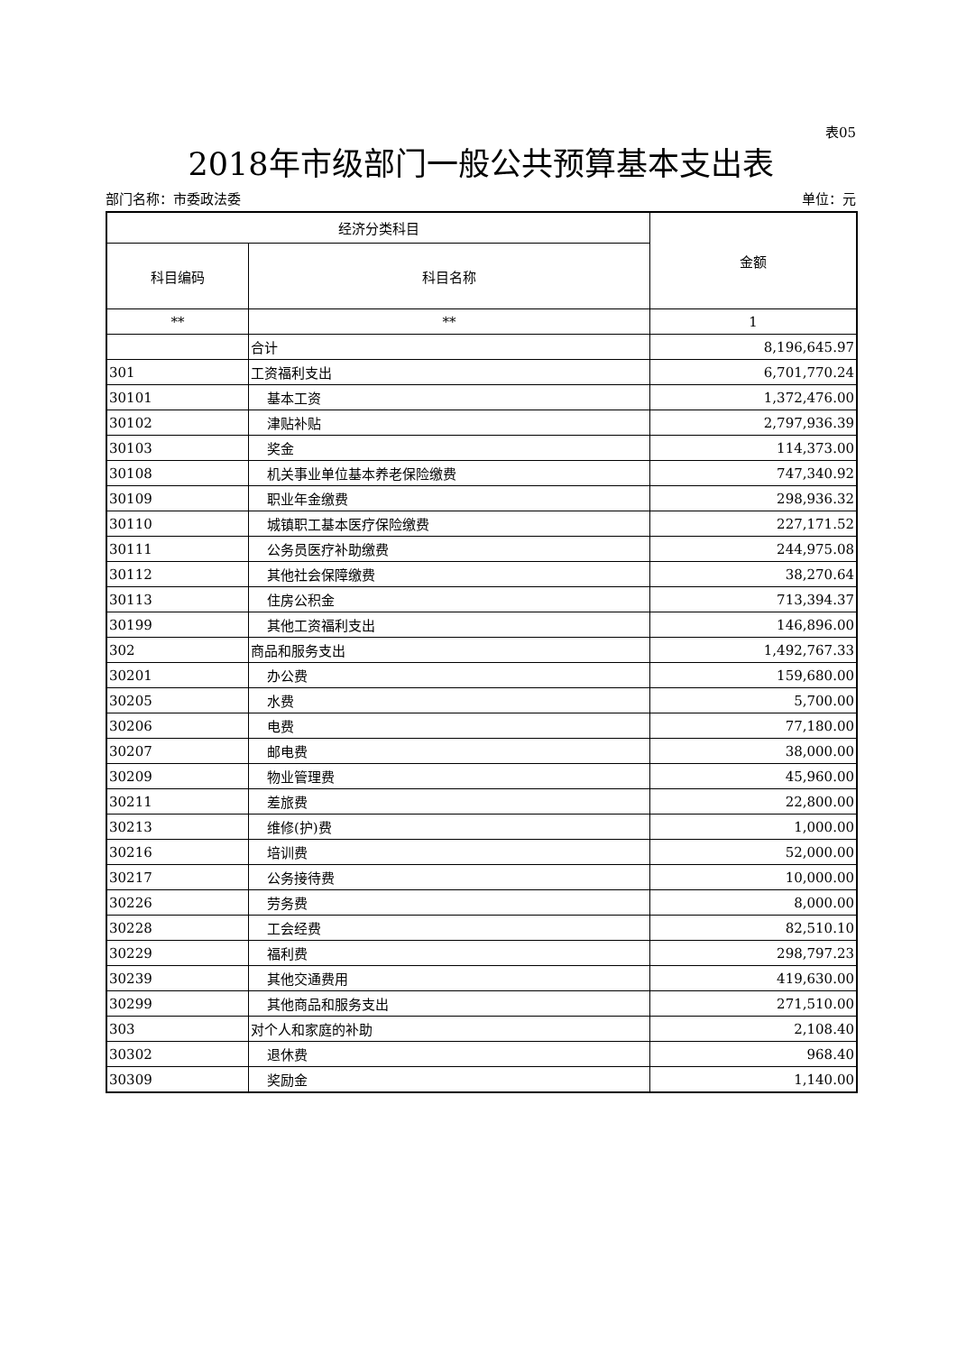表05
2018年市级部门一般公共预算基本支出表
部门名称：市委政法委 单位：元
| 经济分类科目 | | 金额 |
| --- | --- | --- |
| 科目编码 | 科目名称 | |
| ** | ** | 1 |
| | 合计 | 8,196,645.97 |
| 301 | 工资福利支出 | 6,701,770.24 |
| 30101 | 基本工资 | 1,372,476.00 |
| 30102 | 津贴补贴 | 2,797,936.39 |
| 30103 | 奖金 | 114,373.00 |
| 30108 | 机关事业单位基本养老保险缴费 | 747,340.92 |
| 30109 | 职业年金缴费 | 298,936.32 |
| 30110 | 城镇职工基本医疗保险缴费 | 227,171.52 |
| 30111 | 公务员医疗补助缴费 | 244,975.08 |
| 30112 | 其他社会保障缴费 | 38,270.64 |
| 30113 | 住房公积金 | 713,394.37 |
| 30199 | 其他工资福利支出 | 146,896.00 |
| 302 | 商品和服务支出 | 1,492,767.33 |
| 30201 | 办公费 | 159,680.00 |
| 30205 | 水费 | 5,700.00 |
| 30206 | 电费 | 77,180.00 |
| 30207 | 邮电费 | 38,000.00 |
| 30209 | 物业管理费 | 45,960.00 |
| 30211 | 差旅费 | 22,800.00 |
| 30213 | 维修(护)费 | 1,000.00 |
| 30216 | 培训费 | 52,000.00 |
| 30217 | 公务接待费 | 10,000.00 |
| 30226 | 劳务费 | 8,000.00 |
| 30228 | 工会经费 | 82,510.10 |
| 30229 | 福利费 | 298,797.23 |
| 30239 | 其他交通费用 | 419,630.00 |
| 30299 | 其他商品和服务支出 | 271,510.00 |
| 303 | 对个人和家庭的补助 | 2,108.40 |
| 30302 | 退休费 | 968.40 |
| 30309 | 奖励金 | 1,140.00 |